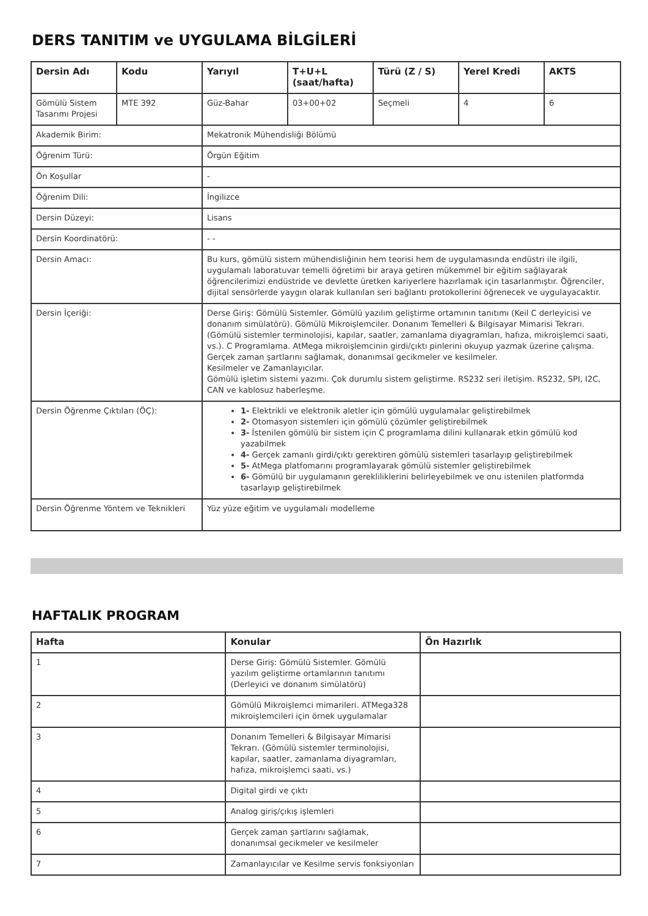DERS TANITIM ve UYGULAMA BİLGİLERİ
| Dersin Adı | Kodu | Yarıyıl | T+U+L (saat/hafta) | Türü (Z / S) | Yerel Kredi | AKTS |
| --- | --- | --- | --- | --- | --- | --- |
| Gömülü Sistem Tasarımı Projesi | MTE 392 | Güz-Bahar | 03+00+02 | Seçmeli | 4 | 6 |
| Akademik Birim: | | Mekatronik Mühendisliği Bölümü | | | | |
| Öğrenim Türü: | | Örgün Eğitim | | | | |
| Ön Koşullar | | - | | | | |
| Öğrenim Dili: | | İngilizce | | | | |
| Dersin Düzeyi: | | Lisans | | | | |
| Dersin Koordinatörü: | | - - | | | | |
| Dersin Amacı: | | Bu kurs, gömülü sistem mühendisliğinin hem teorisi hem de uygulamasında endüstri ile ilgili, uygulamalı laboratuvar temelli öğretimi bir araya getiren mükemmel bir eğitim sağlayarak öğrencilerimizi endüstride ve devlette üretken kariyerlere hazırlamak için tasarlanmıştır. Öğrenciler, dijital sensörlerde yaygın olarak kullanılan seri bağlantı protokollerini öğrenecek ve uygulayacaktır. | | | | |
| Dersin İçeriği: | | Derse Giriş: Gömülü Sistemler. Gömülü yazılım geliştirme ortamının tanıtımı (Keil C derleyicisi ve donanım simülatörü). Gömülü Mikroişlemciler. Donanım Temelleri & Bilgisayar Mimarisi Tekrarı. (Gömülü sistemler terminolojisi, kapılar, saatler, zamanlama diyagramları, hafıza, mikroişlemci saati, vs.). C Programlama. AtMega mikroişlemcinin girdi/çıktı pinlerini okuyup yazmak üzerine çalışma. Gerçek zaman şartlarını sağlamak, donanımsal gecikmeler ve kesilmeler. Kesilmeler ve Zamanlayıcılar. Gömülü işletim sistemi yazımı. Çok durumlu sistem geliştirme. RS232 seri iletişim. RS232, SPI, I2C, CAN ve kablosuz haberleşme. | | | | |
| Dersin Öğrenme Çıktıları (ÖÇ): | | 1- Elektrikli ve elektronik aletler için gömülü uygulamalar geliştirebilmek 2- Otomasyon sistemleri için gömülü çözümler geliştirebilmek 3- İstenilen gömülü bir sistem için C programlama dilini kullanarak etkin gömülü kod yazabilmek 4- Gerçek zamanlı girdi/çıktı gerektiren gömülü sistemleri tasarlayıp geliştirebilmek 5- AtMega platfomarını programlayarak gömülü sistemler geliştirebilmek 6- Gömülü bir uygulamanın gerekliliklerini belirleyebilmek ve onu istenilen platformda tasarlayıp geliştirebilmek | | | | |
| Dersin Öğrenme Yöntem ve Teknikleri | | Yüz yüze eğitim ve uygulamalı modelleme | | | | |
HAFTALIK PROGRAM
| Hafta | Konular | Ön Hazırlık |
| --- | --- | --- |
| 1 | Derse Giriş: Gömülü Sistemler. Gömülü yazılım geliştirme ortamlarının tanıtımı (Derleyici ve donanım simülatörü) | |
| 2 | Gömülü Mikroişlemci mimarileri. ATMega328 mikroişlemcileri için örnek uygulamalar | |
| 3 | Donanım Temelleri & Bilgisayar Mimarisi Tekrarı. (Gömülü sistemler terminolojisi, kapılar, saatler, zamanlama diyagramları, hafıza, mikroişlemci saati, vs.) | |
| 4 | Digital girdi ve çıktı | |
| 5 | Analog giriş/çıkış işlemleri | |
| 6 | Gerçek zaman şartlarını sağlamak, donanımsal gecikmeler ve kesilmeler | |
| 7 | Zamanlayıcılar ve Kesilme servis fonksiyonları | |